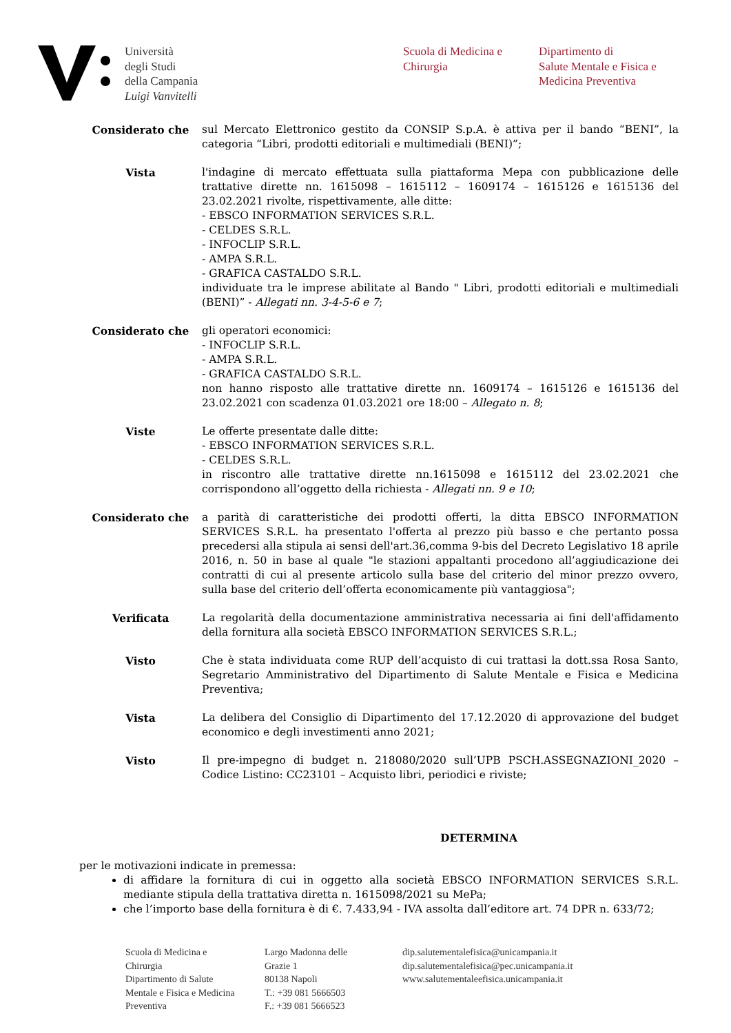Università
degli Studi
della Campania
Luigi Vanvitelli
Scuola di Medicina e
Chirurgia
Dipartimento di
Salute Mentale e Fisica e
Medicina Preventiva
Considerato che sul Mercato Elettronico gestito da CONSIP S.p.A. è attiva per il bando “BENI”, la categoria “Libri, prodotti editoriali e multimediali (BENI)”;
Vista l'indagine di mercato effettuata sulla piattaforma Mepa con pubblicazione delle trattative dirette nn. 1615098 – 1615112 – 1609174 – 1615126 e 1615136 del 23.02.2021 rivolte, rispettivamente, alle ditte:
- EBSCO INFORMATION SERVICES S.R.L.
- CELDES S.R.L.
- INFOCLIP S.R.L.
- AMPA S.R.L.
- GRAFICA CASTALDO S.R.L.
individuate tra le imprese abilitate al Bando " Libri, prodotti editoriali e multimediali (BENI)” - Allegati nn. 3-4-5-6 e 7;
Considerato che gli operatori economici:
- INFOCLIP S.R.L.
- AMPA S.R.L.
- GRAFICA CASTALDO S.R.L.
non hanno risposto alle trattative dirette nn. 1609174 – 1615126 e 1615136 del 23.02.2021 con scadenza 01.03.2021 ore 18:00 – Allegato n. 8;
Viste Le offerte presentate dalle ditte:
- EBSCO INFORMATION SERVICES S.R.L.
- CELDES S.R.L.
in riscontro alle trattative dirette nn.1615098 e 1615112 del 23.02.2021 che corrispondono all’oggetto della richiesta - Allegati nn. 9 e 10;
Considerato che a parità di caratteristiche dei prodotti offerti, la ditta EBSCO INFORMATION SERVICES S.R.L. ha presentato l'offerta al prezzo più basso e che pertanto possa precedersi alla stipula ai sensi dell'art.36,comma 9-bis del Decreto Legislativo 18 aprile 2016, n. 50 in base al quale "le stazioni appaltanti procedono all’aggiudicazione dei contratti di cui al presente articolo sulla base del criterio del minor prezzo ovvero, sulla base del criterio dell’offerta economicamente più vantaggiosa";
Verificata La regolarità della documentazione amministrativa necessaria ai fini dell'affidamento della fornitura alla società EBSCO INFORMATION SERVICES S.R.L.;
Visto Che è stata individuata come RUP dell’acquisto di cui trattasi la dott.ssa Rosa Santo, Segretario Amministrativo del Dipartimento di Salute Mentale e Fisica e Medicina Preventiva;
Vista La delibera del Consiglio di Dipartimento del 17.12.2020 di approvazione del budget economico e degli investimenti anno 2021;
Visto Il pre-impegno di budget n. 218080/2020 sull’UPB PSCH.ASSEGNAZIONI_2020 – Codice Listino: CC23101 – Acquisto libri, periodici e riviste;
DETERMINA
per le motivazioni indicate in premessa:
di affidare la fornitura di cui in oggetto alla società EBSCO INFORMATION SERVICES S.R.L. mediante stipula della trattativa diretta n. 1615098/2021 su MePa;
che l’importo base della fornitura è di €. 7.433,94 - IVA assolta dall’editore art. 74 DPR n. 633/72;
Scuola di Medicina e
Chirurgia
Dipartimento di Salute
Mentale e Fisica e Medicina
Preventiva
Largo Madonna delle
Grazie 1
80138 Napoli
T.: +39 081 5666503
F.: +39 081 5666523
dip.salutementalefisica@unicampania.it
dip.salutementalefisica@pec.unicampania.it
www.salutementaleefisica.unicampania.it